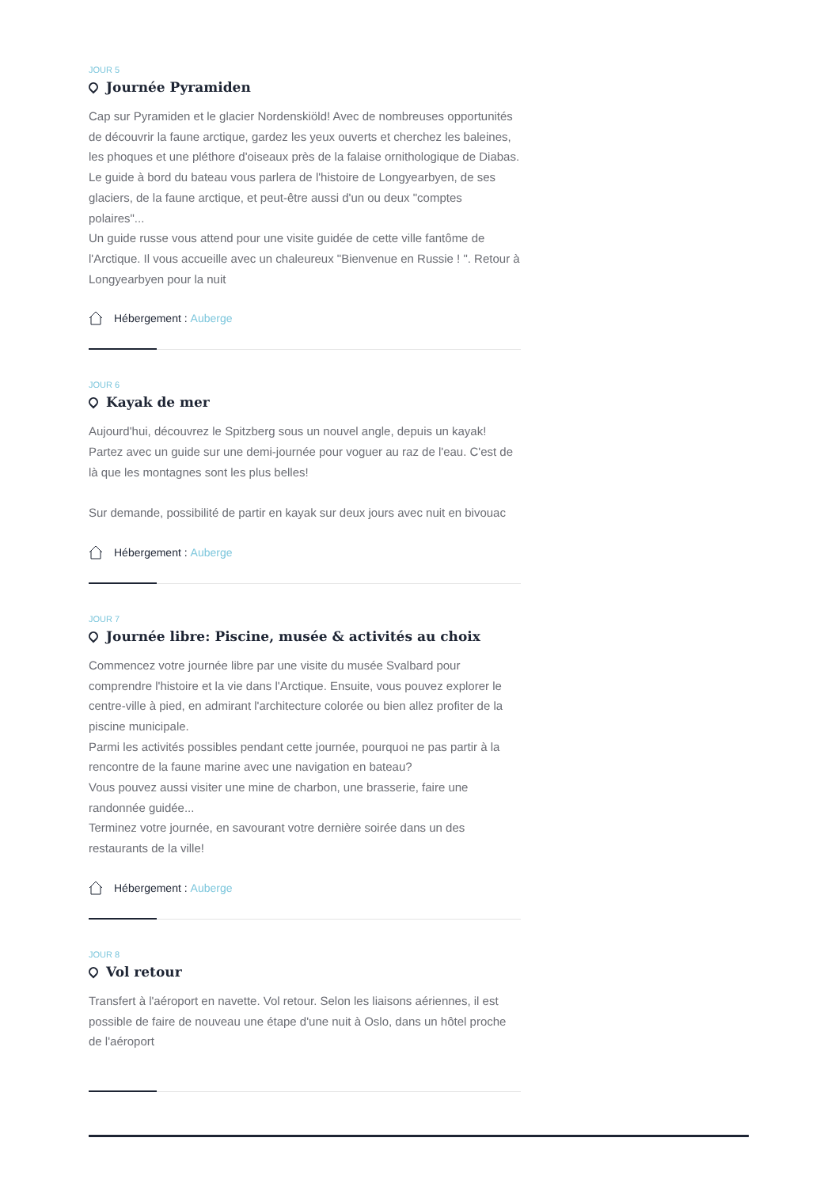JOUR 5
Journée Pyramiden
Cap sur Pyramiden et le glacier Nordenskiöld! Avec de nombreuses opportunités de découvrir la faune arctique, gardez les yeux ouverts et cherchez les baleines, les phoques et une pléthore d'oiseaux près de la falaise ornithologique de Diabas. Le guide à bord du bateau vous parlera de l'histoire de Longyearbyen, de ses glaciers, de la faune arctique, et peut-être aussi d'un ou deux "comptes polaires"...
Un guide russe vous attend pour une visite guidée de cette ville fantôme de l'Arctique. Il vous accueille avec un chaleureux "Bienvenue en Russie ! ". Retour à Longyearbyen pour la nuit
Hébergement : Auberge
JOUR 6
Kayak de mer
Aujourd'hui, découvrez le Spitzberg sous un nouvel angle, depuis un kayak! Partez avec un guide sur une demi-journée pour voguer au raz de l'eau. C'est de là que les montagnes sont les plus belles!
Sur demande, possibilité de partir en kayak sur deux jours avec nuit en bivouac
Hébergement : Auberge
JOUR 7
Journée libre: Piscine, musée & activités au choix
Commencez votre journée libre par une visite du musée Svalbard pour comprendre l'histoire et la vie dans l'Arctique. Ensuite, vous pouvez explorer le centre-ville à pied, en admirant l'architecture colorée ou bien allez profiter de la piscine municipale.
Parmi les activités possibles pendant cette journée, pourquoi ne pas partir à la rencontre de la faune marine avec une navigation en bateau?
Vous pouvez aussi visiter une mine de charbon, une brasserie, faire une randonnée guidée...
Terminez votre journée, en savourant votre dernière soirée dans un des restaurants de la ville!
Hébergement : Auberge
JOUR 8
Vol retour
Transfert à l'aéroport en navette. Vol retour. Selon les liaisons aériennes, il est possible de faire de nouveau une étape d'une nuit à Oslo, dans un hôtel proche de l'aéroport